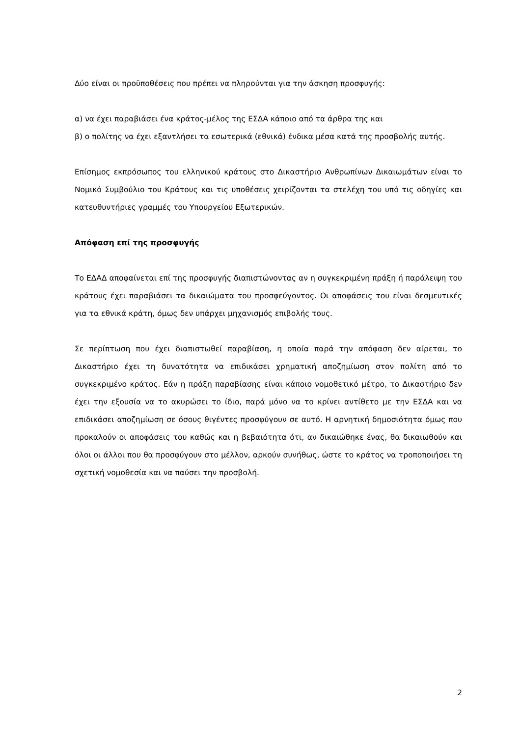Δύο είναι οι προϋποθέσεις που πρέπει να πληρούνται για την άσκηση προσφυγής:
α) να έχει παραβιάσει ένα κράτος-μέλος της ΕΣΔΑ κάποιο από τα άρθρα της και
β) ο πολίτης να έχει εξαντλήσει τα εσωτερικά (εθνικά) ένδικα μέσα κατά της προσβολής αυτής.
Επίσημος εκπρόσωπος του ελληνικού κράτους στο Δικαστήριο Ανθρωπίνων Δικαιωμάτων είναι το Νομικό Συμβούλιο του Κράτους και τις υποθέσεις χειρίζονται τα στελέχη του υπό τις οδηγίες και κατευθυντήριες γραμμές του Υπουργείου Εξωτερικών.
Απόφαση επί της προσφυγής
Το ΕΔΑΔ αποφαίνεται επί της προσφυγής διαπιστώνοντας αν η συγκεκριμένη πράξη ή παράλειψη του κράτους έχει παραβιάσει τα δικαιώματα του προσφεύγοντος. Οι αποφάσεις του είναι δεσμευτικές για τα εθνικά κράτη, όμως δεν υπάρχει μηχανισμός επιβολής τους.
Σε περίπτωση που έχει διαπιστωθεί παραβίαση, η οποία παρά την απόφαση δεν αίρεται, το Δικαστήριο έχει τη δυνατότητα να επιδικάσει χρηματική αποζημίωση στον πολίτη από το συγκεκριμένο κράτος. Εάν η πράξη παραβίασης είναι κάποιο νομοθετικό μέτρο, το Δικαστήριο δεν έχει την εξουσία να το ακυρώσει το ίδιο, παρά μόνο να το κρίνει αντίθετο με την ΕΣΔΑ και να επιδικάσει αποζημίωση σε όσους θιγέντες προσφύγουν σε αυτό. Η αρνητική δημοσιότητα όμως που προκαλούν οι αποφάσεις του καθώς και η βεβαιότητα ότι, αν δικαιώθηκε ένας, θα δικαιωθούν και όλοι οι άλλοι που θα προσφύγουν στο μέλλον, αρκούν συνήθως, ώστε το κράτος να τροποποιήσει τη σχετική νομοθεσία και να παύσει την προσβολή.
2